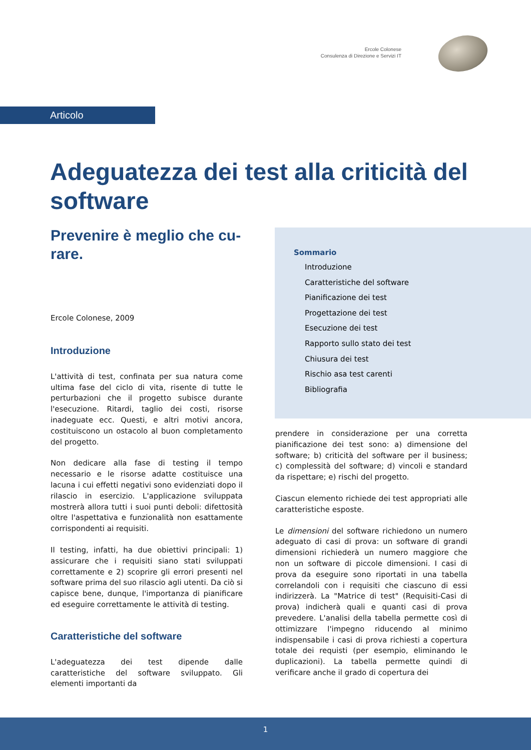Ercole Colonese
Consulenza di Direzione e Servizi IT
Articolo
Adeguatezza dei test alla criticità del software
Prevenire è meglio che cu-
rare.
Ercole Colonese, 2009
Introduzione
L'attività di test, confinata per sua natura come ultima fase del ciclo di vita, risente di tutte le perturbazioni che il progetto subisce durante l'esecuzione. Ritardi, taglio dei costi, risorse inadeguate ecc. Questi, e altri motivi ancora, costituiscono un ostacolo al buon completamento del progetto.
Non dedicare alla fase di testing il tempo necessario e le risorse adatte costituisce una lacuna i cui effetti negativi sono evidenziati dopo il rilascio in esercizio. L'applicazione sviluppata mostrerà allora tutti i suoi punti deboli: difettosità oltre l'aspettativa e funzionalità non esattamente corrispondenti ai requisiti.
Il testing, infatti, ha due obiettivi principali: 1) assicurare che i requisiti siano stati sviluppati correttamente e 2) scoprire gli errori presenti nel software prima del suo rilascio agli utenti. Da ciò si capisce bene, dunque, l'importanza di pianificare ed eseguire correttamente le attività di testing.
Caratteristiche del software
L'adeguatezza dei test dipende dalle caratteristiche del software sviluppato. Gli elementi importanti da
Sommario
Introduzione
Caratteristiche del software
Pianificazione dei test
Progettazione dei test
Esecuzione dei test
Rapporto sullo stato dei test
Chiusura dei test
Rischio asa test carenti
Bibliografia
prendere in considerazione per una corretta pianificazione dei test sono: a) dimensione del software; b) criticità del software per il business; c) complessità del software; d) vincoli e standard da rispettare; e) rischi del progetto.
Ciascun elemento richiede dei test appropriati alle caratteristiche esposte.
Le dimensioni del software richiedono un numero adeguato di casi di prova: un software di grandi dimensioni richiederà un numero maggiore che non un software di piccole dimensioni. I casi di prova da eseguire sono riportati in una tabella correlandoli con i requisiti che ciascuno di essi indirizzerà. La "Matrice di test" (Requisiti-Casi di prova) indicherà quali e quanti casi di prova prevedere. L'analisi della tabella permette così di ottimizzare l'impegno riducendo al minimo indispensabile i casi di prova richiesti a copertura totale dei requisti (per esempio, eliminando le duplicazioni). La tabella permette quindi di verificare anche il grado di copertura dei
1